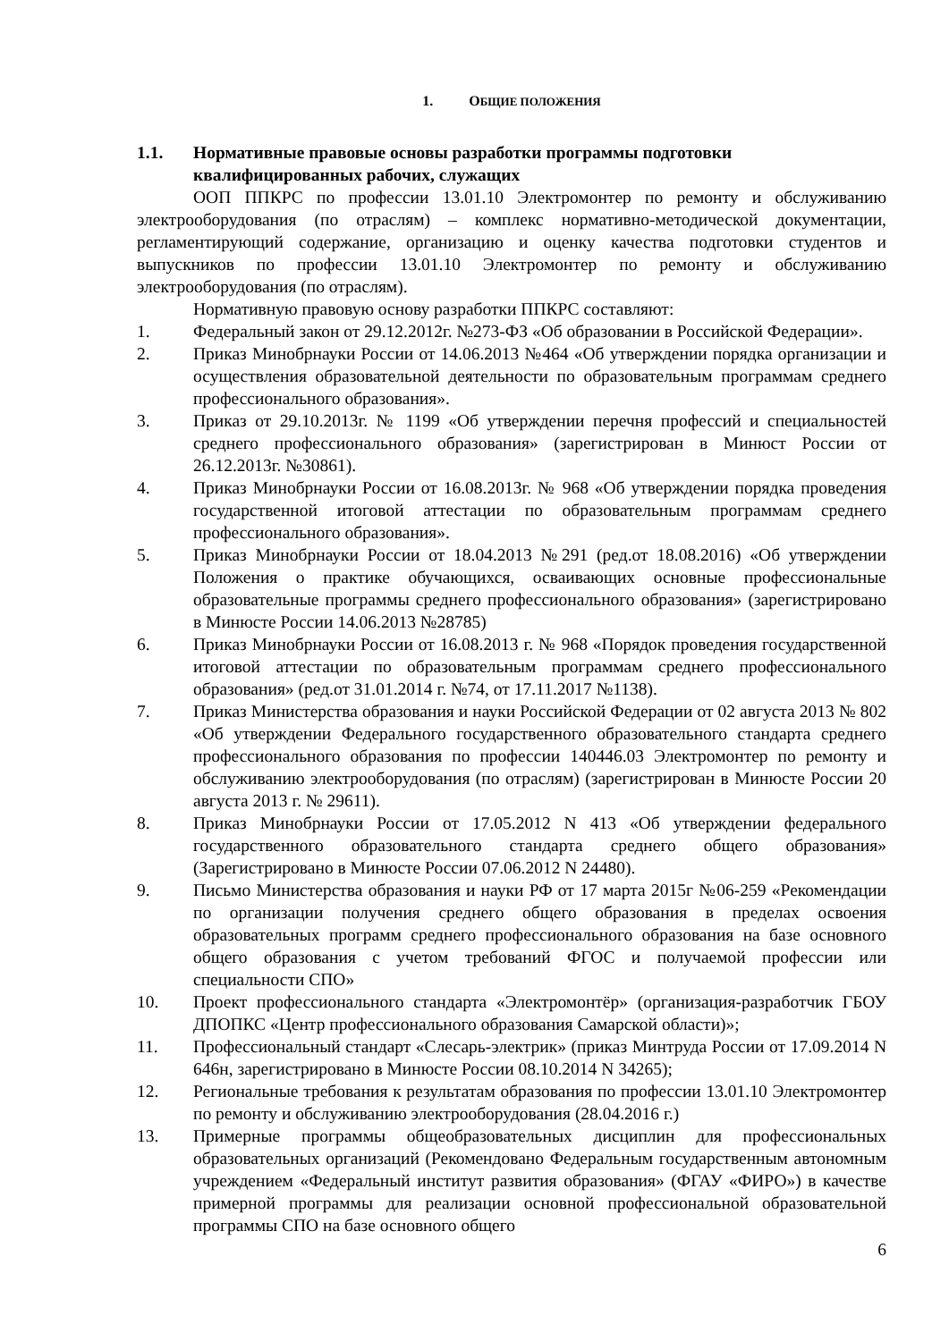1. ОБЩИЕ ПОЛОЖЕНИЯ
1.1. Нормативные правовые основы разработки программы подготовки квалифицированных рабочих, служащих
ООП ППКРС по профессии 13.01.10 Электромонтер по ремонту и обслуживанию электрооборудования (по отраслям) – комплекс нормативно-методической документации, регламентирующий содержание, организацию и оценку качества подготовки студентов и выпускников по профессии 13.01.10 Электромонтер по ремонту и обслуживанию электрооборудования (по отраслям).
Нормативную правовую основу разработки ППКРС составляют:
1. Федеральный закон от 29.12.2012г. №273-ФЗ «Об образовании в Российской Федерации».
2. Приказ Минобрнауки России от 14.06.2013 №464 «Об утверждении порядка организации и осуществления образовательной деятельности по образовательным программам среднего профессионального образования».
3. Приказ от 29.10.2013г. № 1199 «Об утверждении перечня профессий и специальностей среднего профессионального образования» (зарегистрирован в Минюст России от 26.12.2013г. №30861).
4. Приказ Минобрнауки России от 16.08.2013г. № 968 «Об утверждении порядка проведения государственной итоговой аттестации по образовательным программам среднего профессионального образования».
5. Приказ Минобрнауки России от 18.04.2013 №291 (ред.от 18.08.2016) «Об утверждении Положения о практике обучающихся, осваивающих основные профессиональные образовательные программы среднего профессионального образования» (зарегистрировано в Минюсте России 14.06.2013 №28785)
6. Приказ Минобрнауки России от 16.08.2013 г. № 968 «Порядок проведения государственной итоговой аттестации по образовательным программам среднего профессионального образования» (ред.от 31.01.2014 г. №74, от 17.11.2017 №1138).
7. Приказ Министерства образования и науки Российской Федерации от 02 августа 2013 № 802 «Об утверждении Федерального государственного образовательного стандарта среднего профессионального образования по профессии 140446.03 Электромонтер по ремонту и обслуживанию электрооборудования (по отраслям) (зарегистрирован в Минюсте России 20 августа 2013 г. № 29611).
8. Приказ Минобрнауки России от 17.05.2012 N 413 «Об утверждении федерального государственного образовательного стандарта среднего общего образования» (Зарегистрировано в Минюсте России 07.06.2012 N 24480).
9. Письмо Министерства образования и науки РФ от 17 марта 2015г №06-259 «Рекомендации по организации получения среднего общего образования в пределах освоения образовательных программ среднего профессионального образования на базе основного общего образования с учетом требований ФГОС и получаемой профессии или специальности СПО»
10. Проект профессионального стандарта «Электромонтёр» (организация-разработчик ГБОУ ДПОПКС «Центр профессионального образования Самарской области)»;
11. Профессиональный стандарт «Слесарь-электрик» (приказ Минтруда России от 17.09.2014 N 646н, зарегистрировано в Минюсте России 08.10.2014 N 34265);
12. Региональные требования к результатам образования по профессии 13.01.10 Электромонтер по ремонту и обслуживанию электрооборудования (28.04.2016 г.)
13. Примерные программы общеобразовательных дисциплин для профессиональных образовательных организаций (Рекомендовано Федеральным государственным автономным учреждением «Федеральный институт развития образования» (ФГАУ «ФИРО») в качестве примерной программы для реализации основной профессиональной образовательной программы СПО на базе основного общего
6